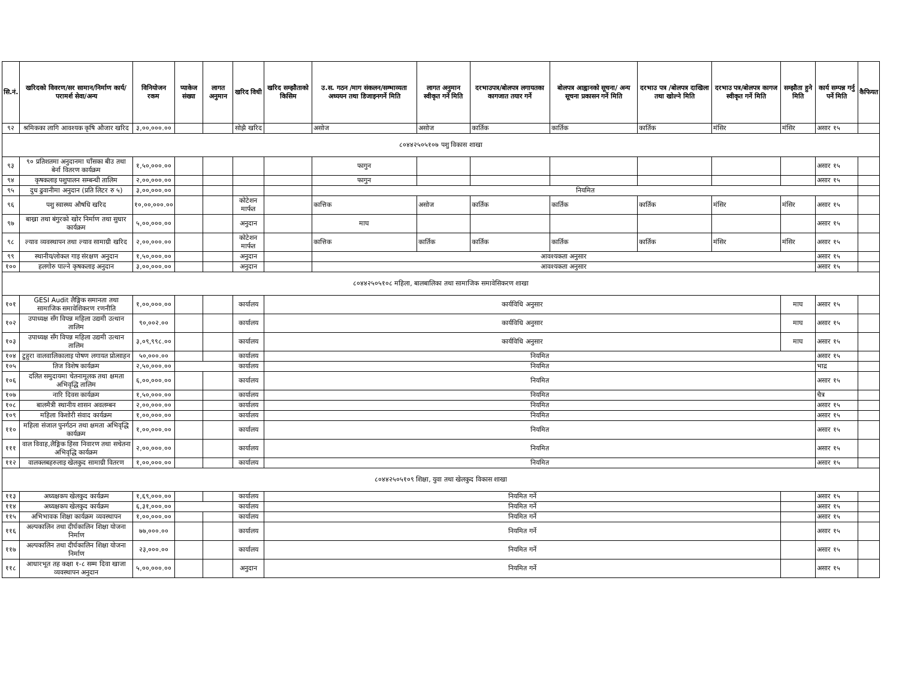| सि.नं. | खरिदको विवरण/सर सामान/निर्माण कार्य/परामर्श सेवा/अन्य | विनियोजन रकम | प्याकेज संख्या | लागत अनुमान | खरिद विधी | खरिद सम्झौताको किसिम | उ.स. गठन /माग संकलन/सम्भाव्यता अध्ययन तथा डिजाइनगर्ने मिति | लागत अनुमान स्वीकृत गर्ने मिति | दरभाउपत्र/बोलपत्र लगायतका कागजात तयार गर्ने | बोलपत्र आह्वानको सूचना/ अन्य सूचना प्रकासन गर्ने मिति | दरभाउ पत्र /बोलपत्र दाखिला तथा खोल्ने मिति | दरभाउ पत्र/बोलपत्र कागज स्वीकृत गर्ने मिति | सम्झौता हुने मिति | कार्य सम्पन्न गर्नु पर्ने मिति | कैफियत |
| --- | --- | --- | --- | --- | --- | --- | --- | --- | --- | --- | --- | --- | --- | --- | --- |
| ९२ | श्रमिकका लागि आवश्यक कृषि औजार खरिद | ३,००,०००.०० | | | सोझै खरिद | | असोज | असोज | कार्तिक | कार्तिक | कार्तिक | मंसिर | मंसिर | असार १५ | |
| ८०४४२५०५१०७ पशु विकास शाखा | | | | | | | | | | | | | | | |
| ९३ | ९० प्रतिशतमा अनुदानमा घाँसका बीउ तथा बेर्ना वितरण कार्यक्रम | १,५०,०००.०० | | | | | फागुन | | | | | | | असार १५ | |
| ९४ | कृषकलाइ पशुपालन सम्बन्धी तालिम | २,००,०००.०० | | | | | फागुन | | | | | | | असार १५ | |
| ९५ | दुध ढुवानीमा अनुदान (प्रति लिटर रु ५) | ३,००,०००.०० | | | | | नियमित | | | | | | | | |
| ९६ | पशु स्वास्थ्य औषधि खरिद | १०,००,०००.०० | | | कोटेशन मार्फत | | कात्तिक | असोज | कार्तिक | कार्तिक | कार्तिक | मंसिर | मंसिर | असार १५ | |
| ९७ | बाख्रा तथा बंगुरको खोर निर्माण तथा सुधार कार्यक्रम | ५,००,०००.०० | | | अनुदान | | माघ | | | | | | | असार १५ | |
| ९८ | ल्याव व्यवस्थापन तथा ल्याव सामाग्री खरिद | २,००,०००.०० | | | कोटेशन मार्फत | | कात्तिक | कार्तिक | कार्तिक | कार्तिक | कार्तिक | मंसिर | मंसिर | असार १५ | |
| ९९ | स्थानीय/लोकल गाइ संरक्षण अनुदान | १,५०,०००.०० | | | अनुदान | | आवश्यकता अनुसार | | | | | | | असार १५ | |
| १०० | हलगोरु पाल्ने कृषकलाइ अनुदान | ३,००,०००.०० | | | अनुदान | | आवश्यकता अनुसार | | | | | | | असार १५ | |
| ८०४४२५०५१०८ महिला, बालबालिका तथा सामाजिक समावेसिकरण शाखा | | | | | | | | | | | | | | | |
| १०१ | GESI Audit लैङ्गिक समानता तथा सामाजिक समावेशिकरण रणनीति | १,००,०००.०० | | | कार्यालय | कार्यविधि अनुसार | | | | | | | माघ | असार १५ | |
| १०२ | उपाध्यक्ष सँग विपन्न महिला उद्यमी उत्थान तालिम | ९०,००२.०० | | | कार्यालय | कार्यविधि अनुसार | | | | | | | माघ | असार १५ | |
| १०३ | उपाध्यक्ष सँग विपन्न महिला उद्यमी उत्थान तालिम | ३,०९,९९८.०० | | | कार्यालय | कार्यविधि अनुसार | | | | | | | माघ | असार १५ | |
| १०४ | टुहुरा वालवालिकालाइ पोषण लगायत प्रोत्साहन | ५०,०००.०० | | | कार्यालय | नियमित | | | | | | | | असार १५ | |
| १०५ | तिज विशेष कार्यक्रम | २,५०,०००.०० | | | कार्यालय | नियमित | | | | | | | | भाद्र | |
| १०६ | दलित समुदायमा चेतनामूलक तथा क्षमता अभिवृद्धि तालिम | ६,००,०००.०० | | | कार्यालय | नियमित | | | | | | | | असार १५ | |
| १०७ | नारि दिवस कार्यक्रम | १,५०,०००.०० | | | कार्यालय | नियमित | | | | | | | | चैत्र | |
| १०८ | बालमैत्री स्थानीय शासन अवलम्बन | २,००,०००.०० | | | कार्यालय | नियमित | | | | | | | | असार १५ | |
| १०९ | महिला किशोरी संवाद कार्यक्रम | १,००,०००.०० | | | कार्यालय | नियमित | | | | | | | | असार १५ | |
| ११० | महिला संजाल पुनर्गठन तथा क्षमता अभिवृद्धि कार्यक्रम | १,००,०००.०० | | | कार्यालय | नियमित | | | | | | | | असार १५ | |
| १११ | वाल विवाह,लैङ्गिक हिंसा निवारण तथा सचेतना अभिवृद्धि कार्यक्रम | २,००,०००.०० | | | कार्यालय | नियमित | | | | | | | | असार १५ | |
| ११२ | वालक्लबहरुलाइ खेलकुद सामाग्री वितरण | १,००,०००.०० | | | कार्यालय | नियमित | | | | | | | | असार १५ | |
| ८०४४२५०५१०९ शिक्षा, युवा तथा खेलकुद विकास शाखा | | | | | | | | | | | | | | | |
| ११३ | अध्यक्षकप खेलकुद कार्यक्रम | १,६९,०००.०० | | | कार्यालय | नियमित गर्ने | | | | | | | | असार १५ | |
| ११४ | अध्यक्षकप खेलकुद कार्यक्रम | ६,३१,०००.०० | | | कार्यालय | नियमित गर्ने | | | | | | | | असार १५ | |
| ११५ | अभिभावक शिक्षा कार्यक्रम व्यवस्थापन | १,००,०००.०० | | | कार्यालय | नियमित गर्ने | | | | | | | | असार १५ | |
| ११६ | अल्पकालिन तथा दीर्घकालिन शिक्षा योजना निर्माण | ७७,०००.०० | | | कार्यालय | नियमित गर्ने | | | | | | | | असार १५ | |
| ११७ | अल्पकालिन तथा दीर्घकालिन शिक्षा योजना निर्माण | २३,०००.०० | | | कार्यालय | नियमित गर्ने | | | | | | | | असार १५ | |
| ११८ | आधारभूत तह कक्षा १-८ सम्म दिवा खाजा व्यवस्थापन अनुदान | ५,००,०००.०० | | | अनुदान | नियमित गर्ने | | | | | | | | असार १५ | |